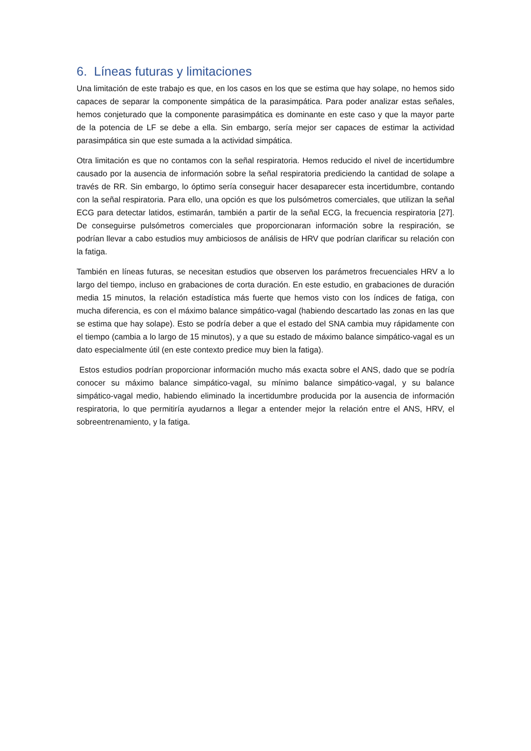6. Líneas futuras y limitaciones
Una limitación de este trabajo es que, en los casos en los que se estima que hay solape, no hemos sido capaces de separar la componente simpática de la parasimpática. Para poder analizar estas señales, hemos conjeturado que la componente parasimpática es dominante en este caso y que la mayor parte de la potencia de LF se debe a ella. Sin embargo, sería mejor ser capaces de estimar la actividad parasimpática sin que este sumada a la actividad simpática.
Otra limitación es que no contamos con la señal respiratoria. Hemos reducido el nivel de incertidumbre causado por la ausencia de información sobre la señal respiratoria prediciendo la cantidad de solape a través de RR. Sin embargo, lo óptimo sería conseguir hacer desaparecer esta incertidumbre, contando con la señal respiratoria. Para ello, una opción es que los pulsómetros comerciales, que utilizan la señal ECG para detectar latidos, estimarán, también a partir de la señal ECG, la frecuencia respiratoria [27]. De conseguirse pulsómetros comerciales que proporcionaran información sobre la respiración, se podrían llevar a cabo estudios muy ambiciosos de análisis de HRV que podrían clarificar su relación con la fatiga.
También en líneas futuras, se necesitan estudios que observen los parámetros frecuenciales HRV a lo largo del tiempo, incluso en grabaciones de corta duración. En este estudio, en grabaciones de duración media 15 minutos, la relación estadística más fuerte que hemos visto con los índices de fatiga, con mucha diferencia, es con el máximo balance simpático-vagal (habiendo descartado las zonas en las que se estima que hay solape). Esto se podría deber a que el estado del SNA cambia muy rápidamente con el tiempo (cambia a lo largo de 15 minutos), y a que su estado de máximo balance simpático-vagal es un dato especialmente útil (en este contexto predice muy bien la fatiga).
Estos estudios podrían proporcionar información mucho más exacta sobre el ANS, dado que se podría conocer su máximo balance simpático-vagal, su mínimo balance simpático-vagal, y su balance simpático-vagal medio, habiendo eliminado la incertidumbre producida por la ausencia de información respiratoria, lo que permitiría ayudarnos a llegar a entender mejor la relación entre el ANS, HRV, el sobreentrenamiento, y la fatiga.